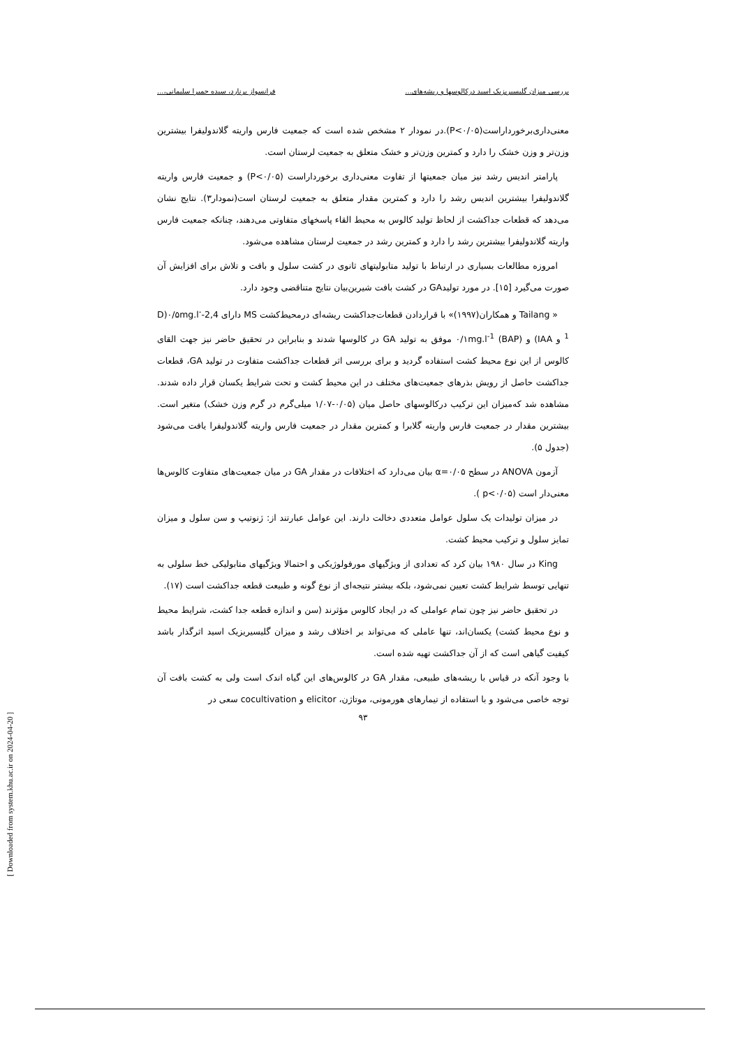بررسی میزان گلیسیریزیک اسید درکالوسها و ریشه‌های... فرانسواز برنارد، سیده حمیرا سلیمانی،...
معنی‌داری‌برخورداراست(P<۰/۰۵).در نمودار ۲ مشخص شده است که جمعیت فارس واریته گلاندولیفرا بیشترین وزن‌تر و وزن خشک را دارد و کمترین وزن‌تر و خشک متعلق به جمعیت لرستان است.
پارامتر اندیس رشد نیز میان جمعیتها از تفاوت معنی‌داری برخورداراست (P<۰/۰۵) و جمعیت فارس واریته گلاندولیفرا بیشترین اندیس رشد را دارد و کمترین مقدار متعلق به جمعیت لرستان است(نمودار۳). نتایج نشان می‌دهد که قطعات جداکشت از لحاظ تولید کالوس به محیط القاء پاسخهای متفاوتی می‌دهند، چنانکه جمعیت فارس واریته گلاندولیفرا بیشترین رشد را دارد و کمترین رشد در جمعیت لرستان مشاهده می‌شود.
امروزه مطالعات بسیاری در ارتباط با تولید متابولیتهای ثانوی در کشت سلول و بافت و تلاش برای افزایش آن صورت می‌گیرد [۱۵]. در مورد تولیدGA در کشت بافت شیرین‌بیان نتایج متناقضی وجود دارد.
« Tailang و همکاران(۱۹۹۷)» با قراردادن قطعات‌جداکشت ریشه‌ای درمحیط‌کشت MS دارای 2,4-D)۰/۵mg.l<sup>-1</sup> و IAA) و ۰/۱mg.l<sup>-1</sup> (BAP) موفق به تولید GA در کالوسها شدند و بنابراین در تحقیق حاضر نیز جهت القای کالوس از این نوع محیط کشت استفاده گردید و برای بررسی اثر قطعات جداکشت متفاوت در تولید GA، قطعات جداکشت حاصل از رویش بذرهای جمعیت‌های مختلف در این محیط کشت و تحت شرایط یکسان قرار داده شدند. مشاهده شد که‌میزان این ترکیب درکالوسهای حاصل میان (۰/۰۵-۱/۰۷ میلی‌گرم در گرم وزن خشک) متغیر است. بیشترین مقدار در جمعیت فارس واریته گلابرا و کمترین مقدار در جمعیت فارس واریته گلاندولیفرا یافت می‌شود (جدول ۵).
آزمون ANOVA در سطح α=۰/۰۵ بیان می‌دارد که اختلافات در مقدار GA در میان جمعیت‌های متفاوت کالوس‌ها معنی‌دار است (p<۰/۰۵ ).
در میزان تولیدات یک سلول عوامل متعددی دخالت دارند. این عوامل عبارتند از: ژنوتیپ و سن سلول و میزان تمایز سلول و ترکیب محیط کشت.
King در سال ۱۹۸۰ بیان کرد که تعدادی از ویژگیهای مورفولوژیکی و احتمالا ویژگیهای متابولیکی خط سلولی به تنهایی توسط شرایط کشت تعیین نمی‌شود، بلکه بیشتر نتیجه‌ای از نوع گونه و طبیعت قطعه جداکشت است (۱۷).
در تحقیق حاضر نیز چون تمام عواملی که در ایجاد کالوس مؤثرند (سن و اندازه قطعه جدا کشت، شرایط محیط و نوع محیط کشت) یکسان‌اند، تنها عاملی که می‌تواند بر اختلاف رشد و میزان گلیسیریزیک اسید اثرگذار باشد کیفیت گیاهی است که از آن جداکشت تهیه شده است.
با وجود آنکه در قیاس با ریشه‌های طبیعی، مقدار GA در کالوس‌های این گیاه اندک است ولی به کشت بافت آن توجه خاصی می‌شود و با استفاده از تیمارهای هورمونی، موتاژن، elicitor و cocultivation سعی در
۹۳
[ Downloaded from system.khu.ac.ir on 2024-04-20 ]